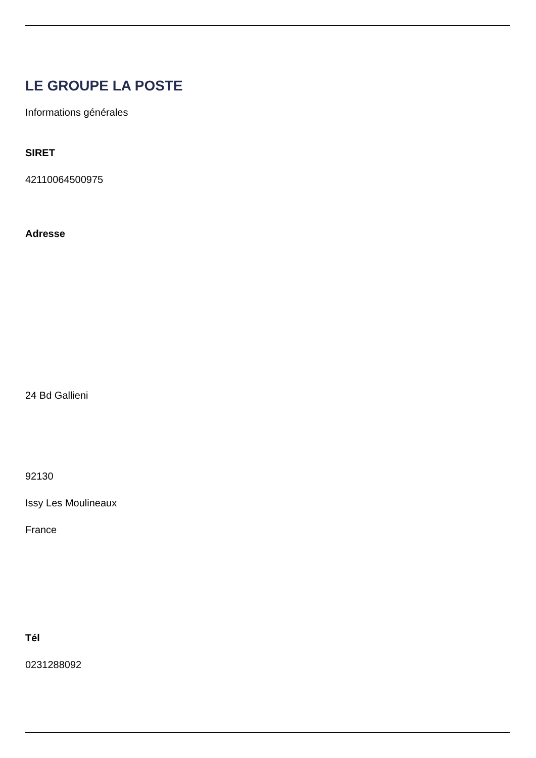LE GROUPE LA POSTE
Informations générales
SIRET
42110064500975
Adresse
24 Bd Gallieni
92130
Issy Les Moulineaux
France
Tél
0231288092